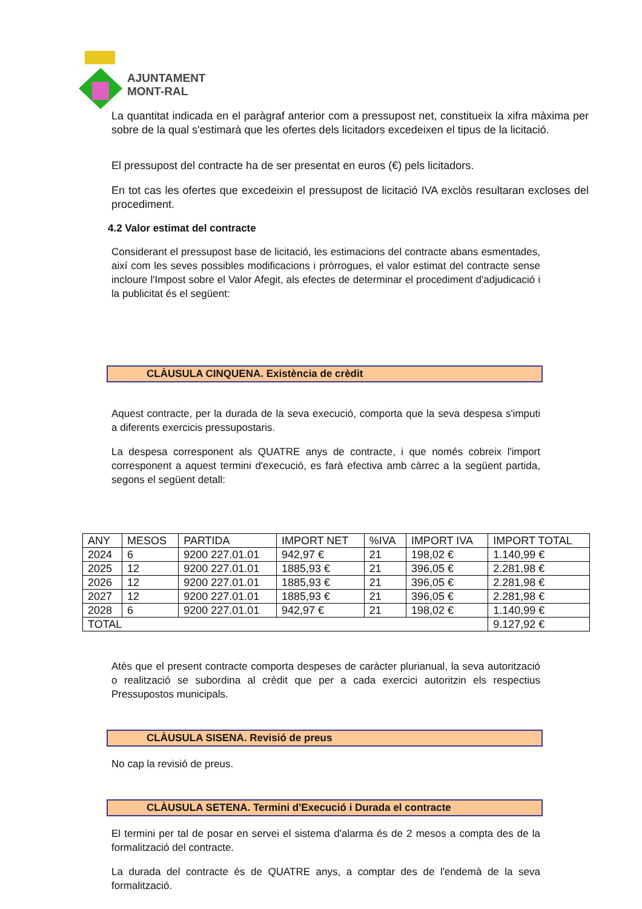AJUNTAMENT
MONT-RAL
La quantitat indicada en el paràgraf anterior com a pressupost net, constitueix la xifra màxima per sobre de la qual s'estimarà que les ofertes dels licitadors excedeixen el tipus de la licitació.
El pressupost del contracte ha de ser presentat en euros (€) pels licitadors.
En tot cas les ofertes que excedeixin el pressupost de licitació IVA exclòs resultaran excloses del procediment.
4.2 Valor estimat del contracte
Considerant el pressupost base de licitació, les estimacions del contracte abans esmentades, així com les seves possibles modificacions i pròrrogues, el valor estimat del contracte sense incloure l'Impost sobre el Valor Afegit, als efectes de determinar el procediment d'adjudicació i la publicitat és el següent:
CLÀUSULA CINQUENA. Existència de crèdit
Aquest contracte, per la durada de la seva execució, comporta que la seva despesa s'imputi a diferents exercicis pressupostaris.
La despesa corresponent als QUATRE anys de contracte, i que només cobreix l'import corresponent a aquest termini d'execució, es farà efectiva amb càrrec a la següent partida, segons el següent detall:
| ANY | MESOS | PARTIDA | IMPORT NET | %IVA | IMPORT IVA | IMPORT TOTAL |
| 2024 | 6 | 9200 227.01.01 | 942,97 € | 21 | 198,02 € | 1.140,99 € |
| 2025 | 12 | 9200 227.01.01 | 1885,93 € | 21 | 396,05 € | 2.281,98 € |
| 2026 | 12 | 9200 227.01.01 | 1885,93 € | 21 | 396,05 € | 2.281,98 € |
| 2027 | 12 | 9200 227.01.01 | 1885,93 € | 21 | 396,05 € | 2.281,98 € |
| 2028 | 6 | 9200 227.01.01 | 942,97 € | 21 | 198,02 € | 1.140,99 € |
| TOTAL | | | | | | 9.127,92 € |
Atès que el present contracte comporta despeses de caràcter plurianual, la seva autorització o realització se subordina al crèdit que per a cada exercici autoritzin els respectius Pressupostos municipals.
CLÀUSULA SISENA. Revisió de preus
No cap la revisió de preus.
CLÀUSULA SETENA. Termini d'Execució i Durada el contracte
El termini per tal de posar en servei el sistema d'alarma és de 2 mesos a compta des de la formalització del contracte.
La durada del contracte és de QUATRE anys, a comptar des de l'endemà de la seva formalització.